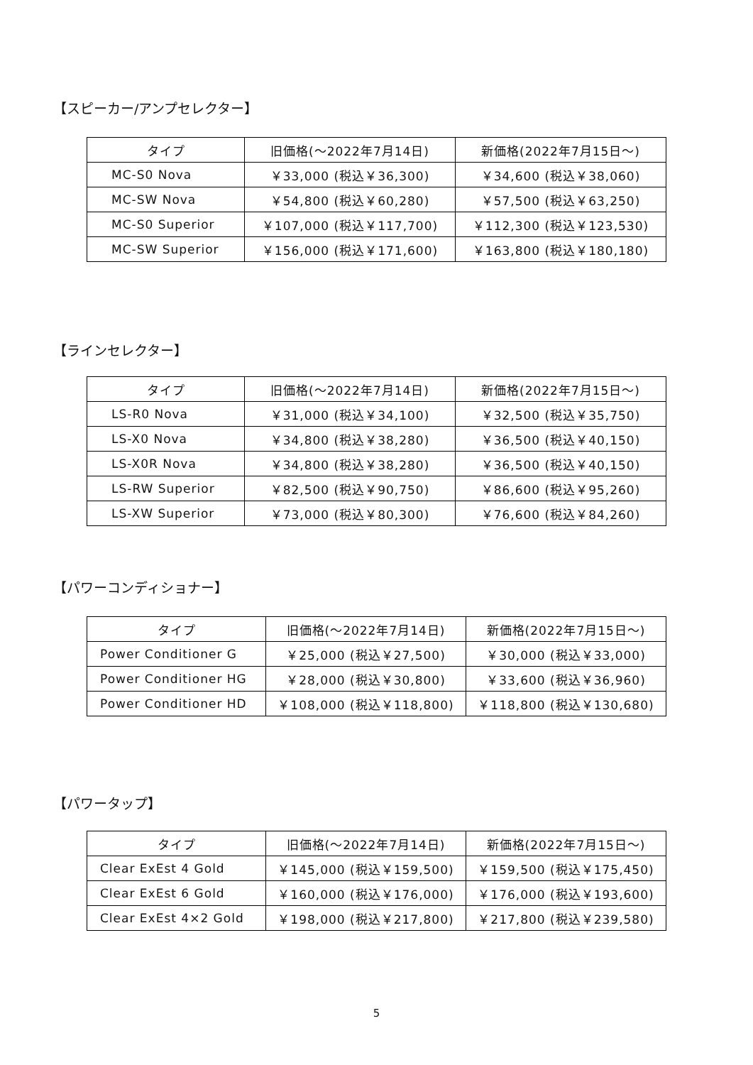【スピーカー/アンプセレクター】
| タイプ | 旧価格(〜2022年7月14日) | 新価格(2022年7月15日〜) |
| --- | --- | --- |
| MC-S0 Nova | ￥33,000 (税込￥36,300) | ￥34,600 (税込￥38,060) |
| MC-SW Nova | ￥54,800 (税込￥60,280) | ￥57,500 (税込￥63,250) |
| MC-S0 Superior | ￥107,000 (税込￥117,700) | ￥112,300 (税込￥123,530) |
| MC-SW Superior | ￥156,000 (税込￥171,600) | ￥163,800 (税込￥180,180) |
【ラインセレクター】
| タイプ | 旧価格(〜2022年7月14日) | 新価格(2022年7月15日〜) |
| --- | --- | --- |
| LS-R0 Nova | ￥31,000 (税込￥34,100) | ￥32,500 (税込￥35,750) |
| LS-X0 Nova | ￥34,800 (税込￥38,280) | ￥36,500 (税込￥40,150) |
| LS-X0R Nova | ￥34,800 (税込￥38,280) | ￥36,500 (税込￥40,150) |
| LS-RW Superior | ￥82,500 (税込￥90,750) | ￥86,600 (税込￥95,260) |
| LS-XW Superior | ￥73,000 (税込￥80,300) | ￥76,600 (税込￥84,260) |
【パワーコンディショナー】
| タイプ | 旧価格(〜2022年7月14日) | 新価格(2022年7月15日〜) |
| --- | --- | --- |
| Power Conditioner G | ￥25,000 (税込￥27,500) | ￥30,000 (税込￥33,000) |
| Power Conditioner HG | ￥28,000 (税込￥30,800) | ￥33,600 (税込￥36,960) |
| Power Conditioner HD | ￥108,000 (税込￥118,800) | ￥118,800 (税込￥130,680) |
【パワータップ】
| タイプ | 旧価格(〜2022年7月14日) | 新価格(2022年7月15日〜) |
| --- | --- | --- |
| Clear ExEst 4 Gold | ￥145,000 (税込￥159,500) | ￥159,500 (税込￥175,450) |
| Clear ExEst 6 Gold | ￥160,000 (税込￥176,000) | ￥176,000 (税込￥193,600) |
| Clear ExEst 4×2 Gold | ￥198,000 (税込￥217,800) | ￥217,800 (税込￥239,580) |
5